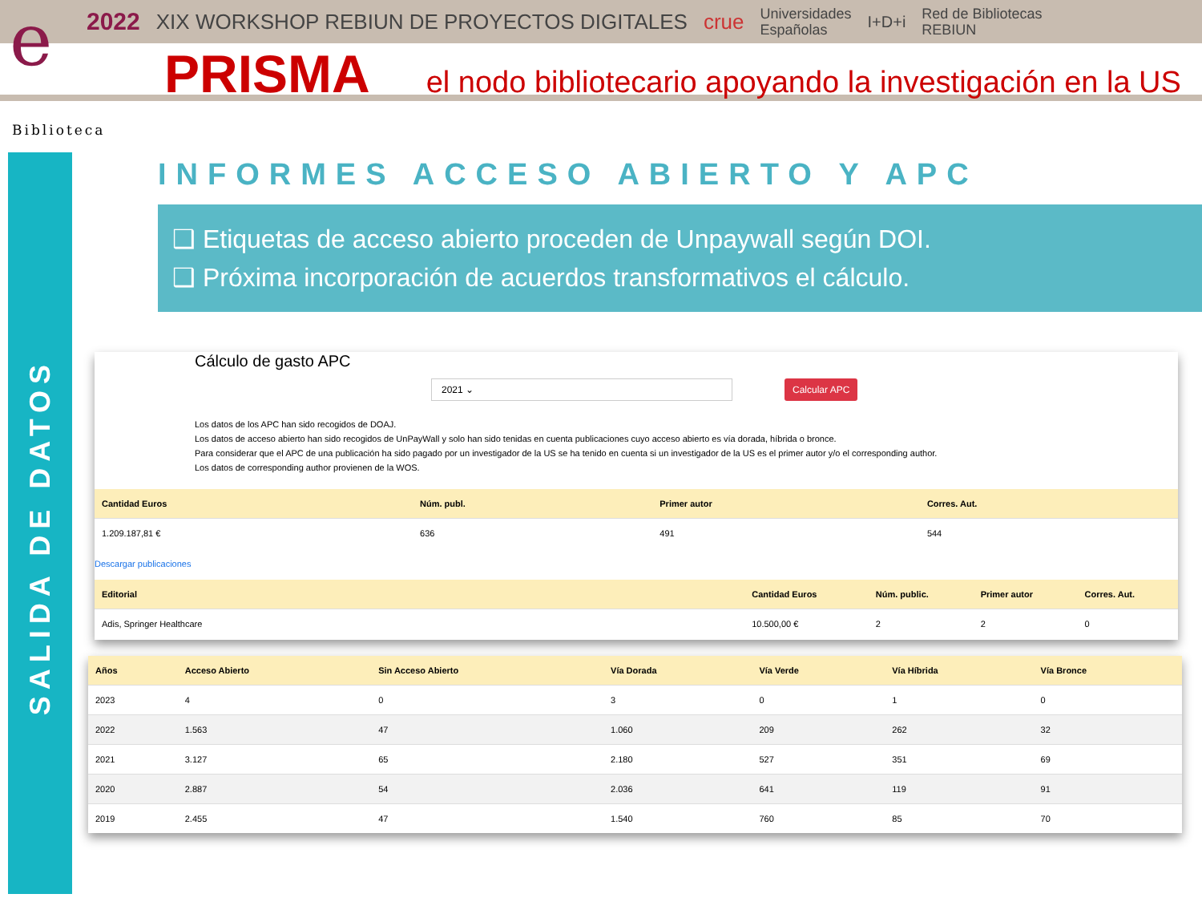e
2022 XIX WORKSHOP REBIUN DE PROYECTOS DIGITALES crue Universidades
Españolas I+D+i Red de Bibliotecas
REBIUN
PRISMA el nodo bibliotecario apoyando la investigación en la US
Biblioteca
SALIDA DE DATOS
INFORMES ACCESO ABIERTO Y APC
❑ Etiquetas de acceso abierto proceden de Unpaywall según DOI.
❑ Próxima incorporación de acuerdos transformativos el cálculo.
Cálculo de gasto APC
2021 ⌄ Calcular APC
Los datos de los APC han sido recogidos de DOAJ.
Los datos de acceso abierto han sido recogidos de UnPayWall y solo han sido tenidas en cuenta publicaciones cuyo acceso abierto es vía dorada, híbrida o bronce.
Para considerar que el APC de una publicación ha sido pagado por un investigador de la US se ha tenido en cuenta si un investigador de la US es el primer autor y/o el corresponding author.
Los datos de corresponding author provienen de la WOS.
| Cantidad Euros | Núm. publ. | Primer autor | Corres. Aut. |
| --- | --- | --- | --- |
| 1.209.187,81 € | 636 | 491 | 544 |
Descargar publicaciones
| Editorial | Cantidad Euros | Núm. public. | Primer autor | Corres. Aut. |
| --- | --- | --- | --- | --- |
| Adis, Springer Healthcare | 10.500,00 € | 2 | 2 | 0 |
| Años | Acceso Abierto | Sin Acceso Abierto | Vía Dorada | Vía Verde | Vía Híbrida | Vía Bronce |
| --- | --- | --- | --- | --- | --- | --- |
| 2023 | 4 | 0 | 3 | 0 | 1 | 0 |
| 2022 | 1.563 | 47 | 1.060 | 209 | 262 | 32 |
| 2021 | 3.127 | 65 | 2.180 | 527 | 351 | 69 |
| 2020 | 2.887 | 54 | 2.036 | 641 | 119 | 91 |
| 2019 | 2.455 | 47 | 1.540 | 760 | 85 | 70 |